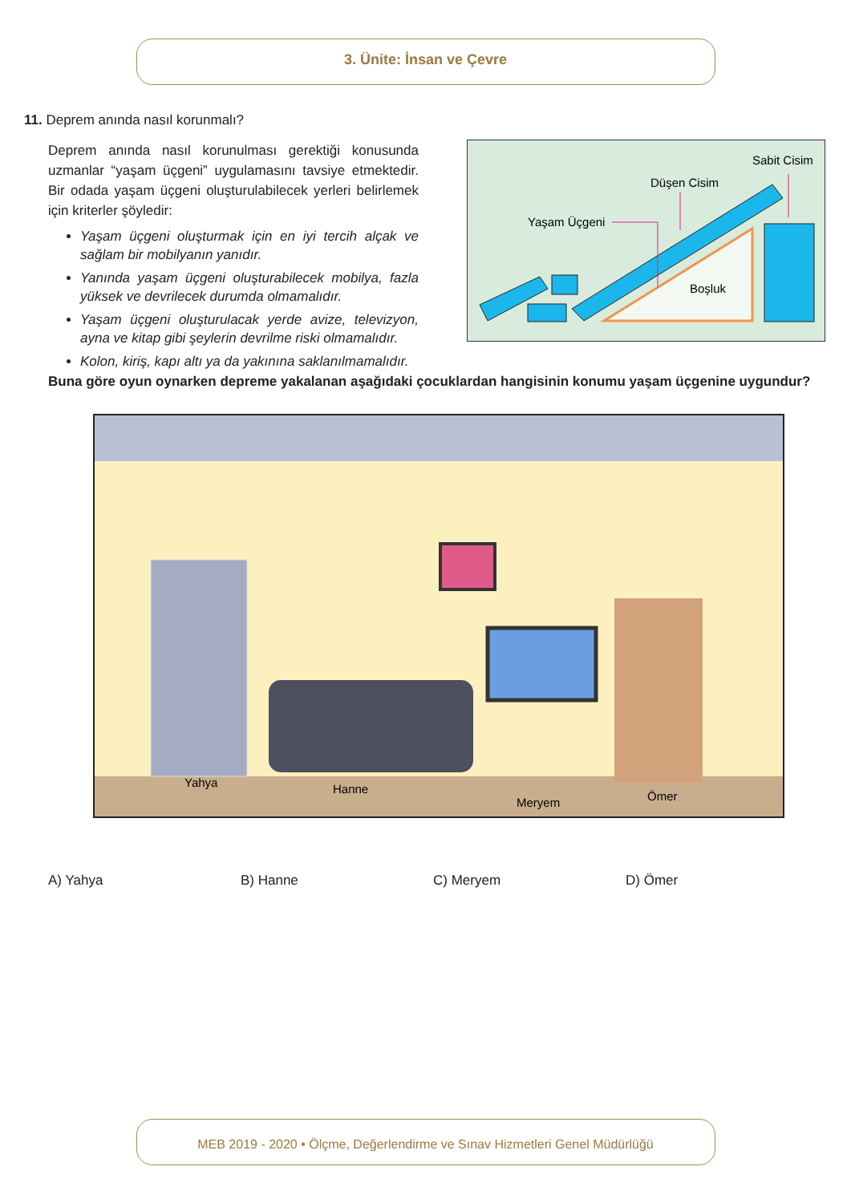3. Ünite: İnsan ve Çevre
11. Deprem anında nasıl korunmalı?
Deprem anında nasıl korunulması gerektiği konusunda uzmanlar “yaşam üçgeni” uygulamasını tavsiye etmektedir. Bir odada yaşam üçgeni oluşturulabilecek yerleri belirlemek için kriterler şöyledir:
Yaşam üçgeni oluşturmak için en iyi tercih alçak ve sağlam bir mobilyanın yanıdır.
Yanında yaşam üçgeni oluşturabilecek mobilya, fazla yüksek ve devrilecek durumda olmamalıdır.
Yaşam üçgeni oluşturulacak yerde avize, televizyon, ayna ve kitap gibi şeylerin devrilme riski olmamalıdır.
Kolon, kiriş, kapı altı ya da yakınına saklanılmamalıdır.
Sabit Cisim
Düşen Cisim
Yaşam Üçgeni
Boşluk
Buna göre oyun oynarken depreme yakalanan aşağıdaki çocuklardan hangisinin konumu yaşam üçgenine uygundur?
Yahya
Hanne
Meryem
Ömer
A) Yahya B) Hanne C) Meryem D) Ömer
MEB 2019 - 2020 • Ölçme, Değerlendirme ve Sınav Hizmetleri Genel Müdürlüğü